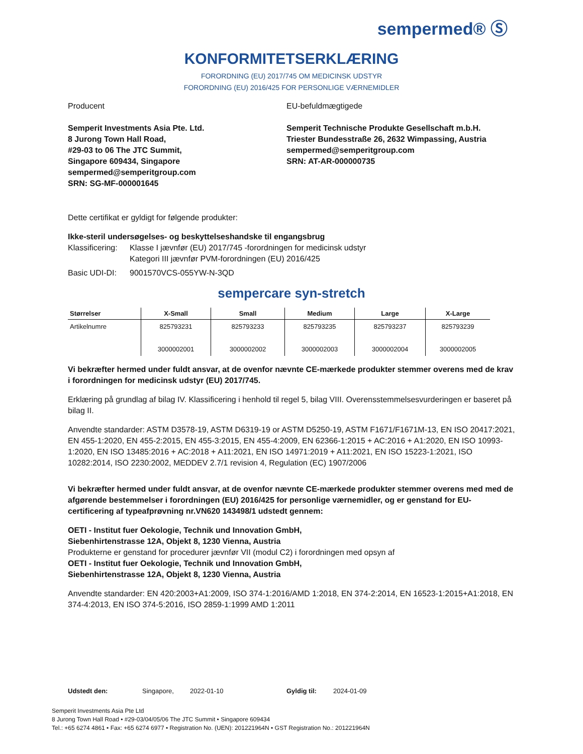sempermed® Ⓢ
KONFORMITETSERKLÆRING
FORORDNING (EU) 2017/745 OM MEDICINSK UDSTYR
FORORDNING (EU) 2016/425 FOR PERSONLIGE VÆRNEMIDLER
Producent
Semperit Investments Asia Pte. Ltd.
8 Jurong Town Hall Road,
#29-03 to 06 The JTC Summit,
Singapore 609434, Singapore
sempermed@semperitgroup.com
SRN: SG-MF-000001645
EU-befuldmægtigede
Semperit Technische Produkte Gesellschaft m.b.H.
Triester Bundesstraße 26, 2632 Wimpassing, Austria
sempermed@semperitgroup.com
SRN: AT-AR-000000735
Dette certifikat er gyldigt for følgende produkter:
Ikke-steril undersøgelses- og beskyttelseshandske til engangsbrug
Klassificering: Klasse I jævnfør (EU) 2017/745 -forordningen for medicinsk udstyr
Kategori III jævnfør PVM-forordningen (EU) 2016/425
Basic UDI-DI: 9001570VCS-055YW-N-3QD
sempercare syn-stretch
| Størrelser | X-Small | Small | Medium | Large | X-Large |
| --- | --- | --- | --- | --- | --- |
| Artikelnumre | 825793231 3000002001 | 825793233 3000002002 | 825793235 3000002003 | 825793237 3000002004 | 825793239 3000002005 |
Vi bekræfter hermed under fuldt ansvar, at de ovenfor nævnte CE-mærkede produkter stemmer overens med de krav i forordningen for medicinsk udstyr (EU) 2017/745.
Erklæring på grundlag af bilag IV. Klassificering i henhold til regel 5, bilag VIII. Overensstemmelsesvurderingen er baseret på bilag II.
Anvendte standarder: ASTM D3578-19, ASTM D6319-19 or ASTM D5250-19, ASTM F1671/F1671M-13, EN ISO 20417:2021, EN 455-1:2020, EN 455-2:2015, EN 455-3:2015, EN 455-4:2009, EN 62366-1:2015 + AC:2016 + A1:2020, EN ISO 10993-1:2020, EN ISO 13485:2016 + AC:2018 + A11:2021, EN ISO 14971:2019 + A11:2021, EN ISO 15223-1:2021, ISO 10282:2014, ISO 2230:2002, MEDDEV 2.7/1 revision 4, Regulation (EC) 1907/2006
Vi bekræfter hermed under fuldt ansvar, at de ovenfor nævnte CE-mærkede produkter stemmer overens med med de afgørende bestemmelser i forordningen (EU) 2016/425 for personlige værnemidler, og er genstand for EU-certificering af typeafprøvning nr.VN620 143498/1 udstedt gennem:
OETI - Institut fuer Oekologie, Technik und Innovation GmbH,
Siebenhirtenstrasse 12A, Objekt 8, 1230 Vienna, Austria
Produkterne er genstand for procedurer jævnfør VII (modul C2) i forordningen med opsyn af
OETI - Institut fuer Oekologie, Technik und Innovation GmbH,
Siebenhirtenstrasse 12A, Objekt 8, 1230 Vienna, Austria
Anvendte standarder: EN 420:2003+A1:2009, ISO 374-1:2016/AMD 1:2018, EN 374-2:2014, EN 16523-1:2015+A1:2018, EN 374-4:2013, EN ISO 374-5:2016, ISO 2859-1:1999 AMD 1:2011
Udstedt den: Singapore, 2022-01-10 Gyldig til: 2024-01-09
Semperit Investments Asia Pte Ltd
8 Jurong Town Hall Road • #29-03/04/05/06 The JTC Summit • Singapore 609434
Tel.: +65 6274 4861 • Fax: +65 6274 6977 • Registration No. (UEN): 201221964N • GST Registration No.: 201221964N